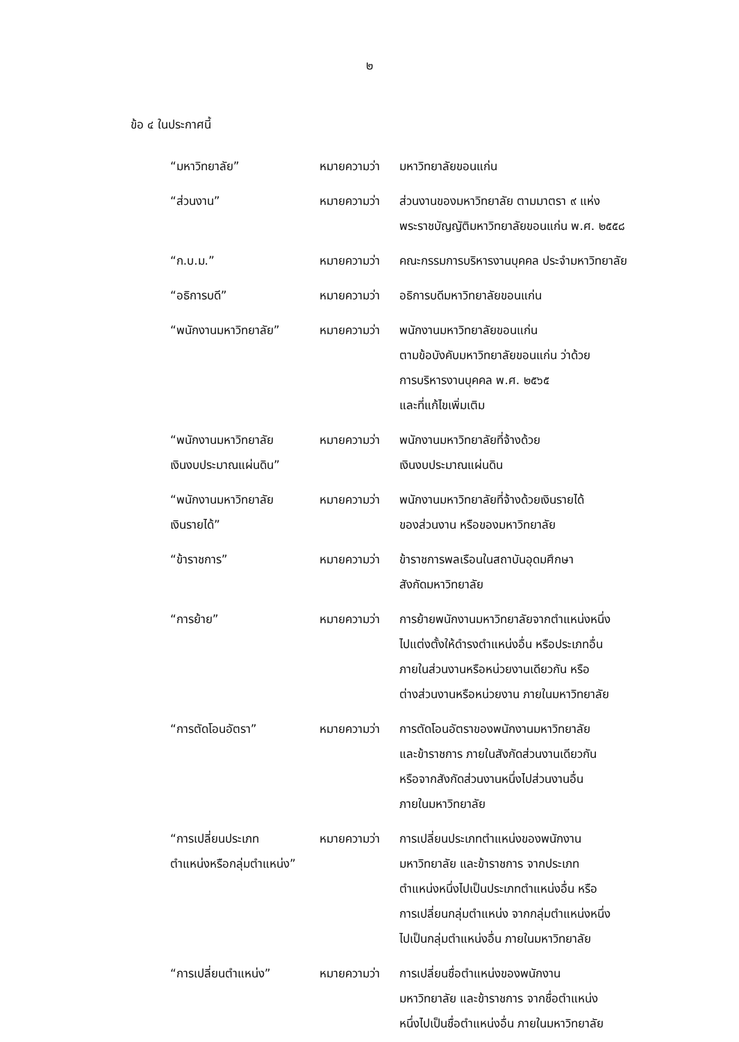๒
ข้อ ๔ ในประกาศนี้
| “มหาวิทยาลัย” | หมายความว่า | มหาวิทยาลัยขอนแก่น |
| “ส่วนงาน” | หมายความว่า | ส่วนงานของมหาวิทยาลัย ตามมาตรา ๙ แห่ง พระราชบัญญัติมหาวิทยาลัยขอนแก่น พ.ศ. ๒๕๕๘ |
| “ก.บ.ม.” | หมายความว่า | คณะกรรมการบริหารงานบุคคล ประจำมหาวิทยาลัย |
| “อธิการบดี” | หมายความว่า | อธิการบดีมหาวิทยาลัยขอนแก่น |
| “พนักงานมหาวิทยาลัย” | หมายความว่า | พนักงานมหาวิทยาลัยขอนแก่น ตามข้อบังคับมหาวิทยาลัยขอนแก่น ว่าด้วย การบริหารงานบุคคล พ.ศ. ๒๕๖๕ และที่แก้ไขเพิ่มเติม |
| “พนักงานมหาวิทยาลัย เงินงบประมาณแผ่นดิน” | หมายความว่า | พนักงานมหาวิทยาลัยที่จ้างด้วย เงินงบประมาณแผ่นดิน |
| “พนักงานมหาวิทยาลัย เงินรายได้” | หมายความว่า | พนักงานมหาวิทยาลัยที่จ้างด้วยเงินรายได้ ของส่วนงาน หรือของมหาวิทยาลัย |
| “ข้าราชการ” | หมายความว่า | ข้าราชการพลเรือนในสถาบันอุดมศึกษา สังกัดมหาวิทยาลัย |
| “การย้าย” | หมายความว่า | การย้ายพนักงานมหาวิทยาลัยจากตำแหน่งหนึ่ง ไปแต่งตั้งให้ดำรงตำแหน่งอื่น หรือประเภทอื่น ภายในส่วนงานหรือหน่วยงานเดียวกัน หรือ ต่างส่วนงานหรือหน่วยงาน ภายในมหาวิทยาลัย |
| “การตัดโอนอัตรา” | หมายความว่า | การตัดโอนอัตราของพนักงานมหาวิทยาลัย และข้าราชการ ภายในสังกัดส่วนงานเดียวกัน หรือจากสังกัดส่วนงานหนึ่งไปส่วนงานอื่น ภายในมหาวิทยาลัย |
| “การเปลี่ยนประเภท ตำแหน่งหรือกลุ่มตำแหน่ง” | หมายความว่า | การเปลี่ยนประเภทตำแหน่งของพนักงาน มหาวิทยาลัย และข้าราชการ จากประเภท ตำแหน่งหนึ่งไปเป็นประเภทตำแหน่งอื่น หรือ การเปลี่ยนกลุ่มตำแหน่ง จากกลุ่มตำแหน่งหนึ่ง ไปเป็นกลุ่มตำแหน่งอื่น ภายในมหาวิทยาลัย |
| “การเปลี่ยนตำแหน่ง” | หมายความว่า | การเปลี่ยนชื่อตำแหน่งของพนักงาน มหาวิทยาลัย และข้าราชการ จากชื่อตำแหน่ง หนึ่งไปเป็นชื่อตำแหน่งอื่น ภายในมหาวิทยาลัย |